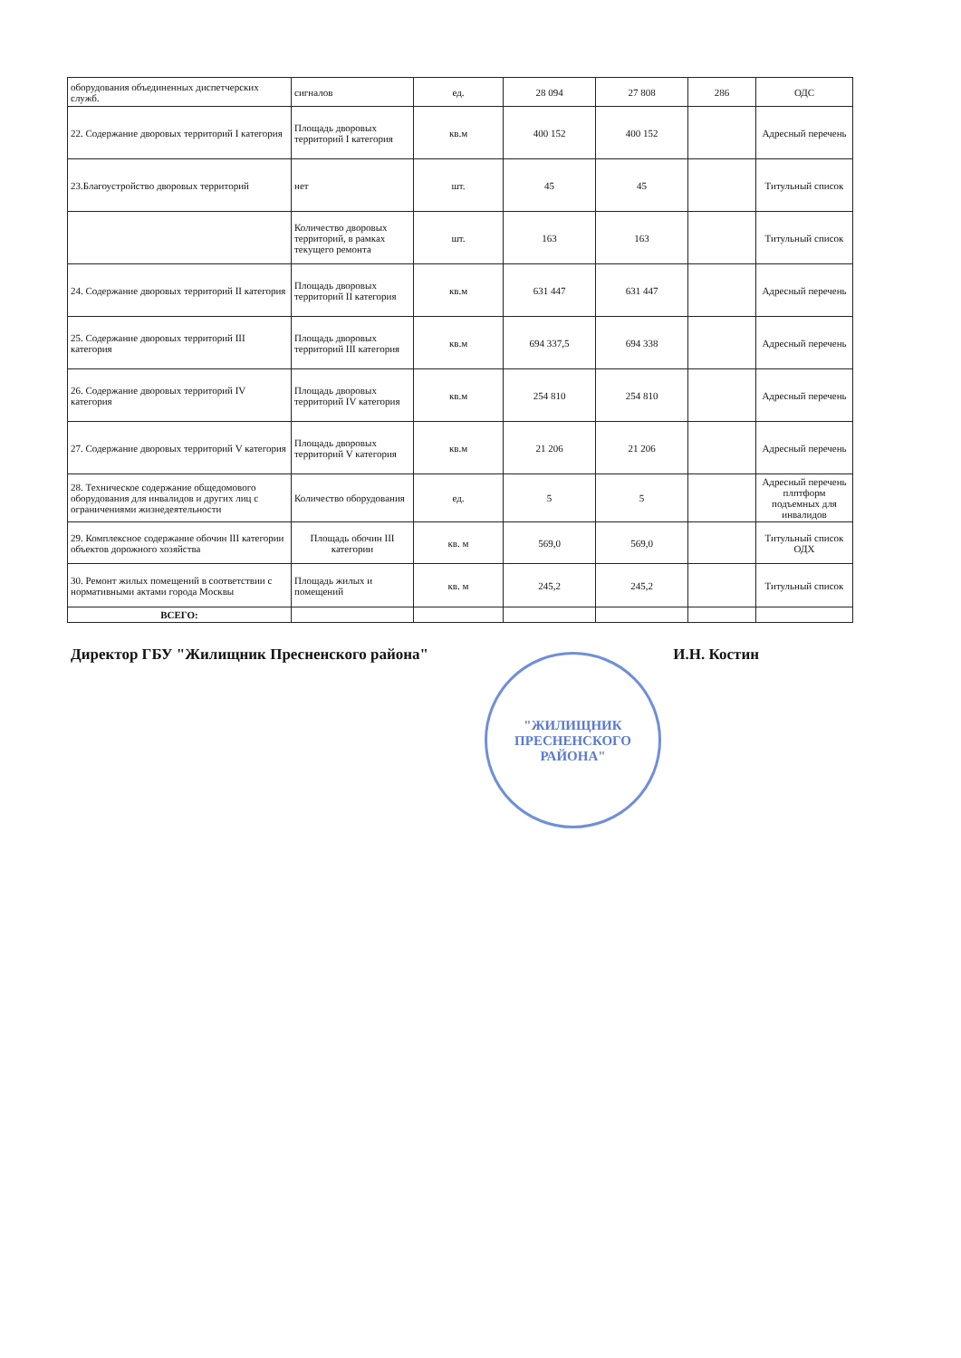| оборудования объединенных диспетчерских служб. | сигналов | ед. | 28 094 | 27 808 | 286 | ОДС |
| 22. Содержание дворовых территорий I категория | Площадь дворовых территорий I категория | кв.м | 400 152 | 400 152 | | Адресный перечень |
| 23.Благоустройство дворовых территорий | нет | шт. | 45 | 45 | | Титульный список |
| | Количество дворовых территорий, в рамках текущего ремонта | шт. | 163 | 163 | | Титульный список |
| 24. Содержание дворовых территорий II категория | Площадь дворовых территорий II категория | кв.м | 631 447 | 631 447 | | Адресный перечень |
| 25. Содержание дворовых территорий III категория | Площадь дворовых территорий III категория | кв.м | 694 337,5 | 694 338 | | Адресный перечень |
| 26. Содержание дворовых территорий IV категория | Площадь дворовых территорий IV категория | кв.м | 254 810 | 254 810 | | Адресный перечень |
| 27. Содержание дворовых территорий V категория | Площадь дворовых территорий V категория | кв.м | 21 206 | 21 206 | | Адресный перечень |
| 28. Техническое содержание общедомового оборудования для инвалидов и других лиц с ограничениями жизнедеятельности | Количество оборудования | ед. | 5 | 5 | | Адресный перечень плптформ подъемных для инвалидов |
| 29. Комплексное содержание обочин III категории объектов дорожного хозяйства | Площадь обочин III категории | кв. м | 569,0 | 569,0 | | Титульный список ОДХ |
| 30. Ремонт жилых помещений в соответствии с нормативными актами города Москвы | Площадь жилых и помещений | кв. м | 245,2 | 245,2 | | Титульный список |
| ВСЕГО: | | | | | | |
Директор ГБУ "Жилищник Пресненского района" И.Н. Костин
"ЖИЛИЩНИК ПРЕСНЕНСКОГО РАЙОНА"